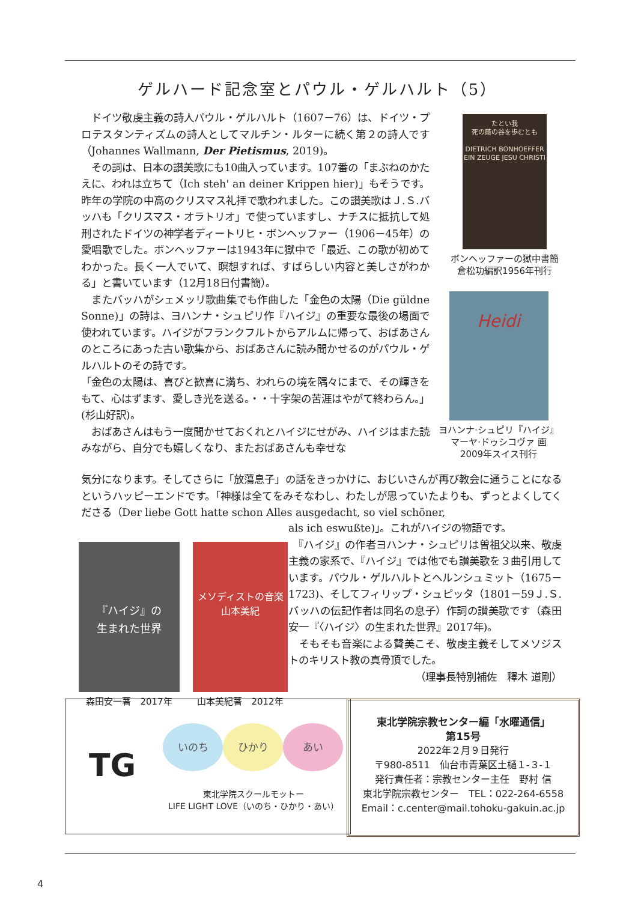ゲルハード記念室とパウル・ゲルハルト（5）
　ドイツ敬虔主義の詩人パウル・ゲルハルト（1607－76）は、ドイツ・プロテスタンティズムの詩人としてマルチン・ルターに続く第２の詩人です（Johannes Wallmann, Der Pietismus, 2019)。
　その詞は、日本の讃美歌にも10曲入っています。107番の「まぶねのかたえに、われは立ちて（Ich steh' an deiner Krippen hier)」もそうです。昨年の学院の中高のクリスマス礼拝で歌われました。この讃美歌はＪ.Ｓ.バッハも「クリスマス・オラトリオ」で使っていますし、ナチスに抵抗して処刑されたドイツの神学者ディートリヒ・ボンヘッファー（1906－45年）の愛唱歌でした。ボンヘッファーは1943年に獄中で「最近、この歌が初めてわかった。長く一人でいて、瞑想すれば、すばらしい内容と美しさがわかる」と書いています（12月18日付書簡）。
　またバッハがシェメッリ歌曲集でも作曲した「金色の太陽（Die güldne Sonne)」の詩は、ヨハンナ・シュピリ作『ハイジ』の重要な最後の場面で使われています。ハイジがフランクフルトからアルムに帰って、おばあさんのところにあった古い歌集から、おばあさんに読み聞かせるのがパウル・ゲルハルトのその詩です。
「金色の太陽は、喜びと歓喜に満ち、われらの境を隅々にまで、その輝きをもて、心はずます、愛しき光を送る。・・十字架の苦涯はやがて終わらん。」(杉山好訳)。
　おばあさんはもう一度聞かせておくれとハイジにせがみ、ハイジはまた読みながら、自分でも嬉しくなり、またおばあさんも幸せな
気分になります。そしてさらに「放蕩息子」の話をきっかけに、おじいさんが再び教会に通うことになるというハッピーエンドです。「神様は全てをみそなわし、わたしが思っていたよりも、ずっとよくしてくださる（Der liebe Gott hatte schon Alles ausgedacht, so viel schöner,
als ich eswußte)」。これがハイジの物語です。
　『ハイジ』の作者ヨハンナ・シュピリは曽祖父以来、敬虔主義の家系で、『ハイジ』では他でも讃美歌を３曲引用しています。パウル・ゲルハルトとヘルンシュミット（1675－1723)、そしてフィリップ・シュピッタ（1801－59Ｊ.Ｓ.バッハの伝記作者は同名の息子）作詞の讃美歌です（森田安一『〈ハイジ〉の生まれた世界』2017年)。
　そもそも音楽による賛美こそ、敬虔主義そしてメソジストのキリスト教の真骨頂でした。
（理事長特別補佐　釋木 道剛）
たとい我
死の蔭の谷を歩むとも
DIETRICH BONHOEFFER EIN ZEUGE JESU CHRISTI
ボンヘッファーの獄中書簡
倉松功編訳1956年刊行
Heidi
ヨハンナ·シュピリ『ハイジ』
マーヤ·ドゥシコヴァ 画
2009年スイス刊行
『ハイジ』の
生まれた世界
森田安一著　2017年
メソディストの音楽
山本美紀
山本美紀著　2012年
TG いのち ひかり あい
東北学院スクールモットー
LIFE LIGHT LOVE（いのち・ひかり・あい）
東北学院宗教センター編「水曜通信」
第15号
2022年２月９日発行
〒980-8511　仙台市青葉区土樋１-３-１
発行責任者：宗教センター主任　野村 信
東北学院宗教センター　TEL：022-264-6558
Email：c.center@mail.tohoku-gakuin.ac.jp
4